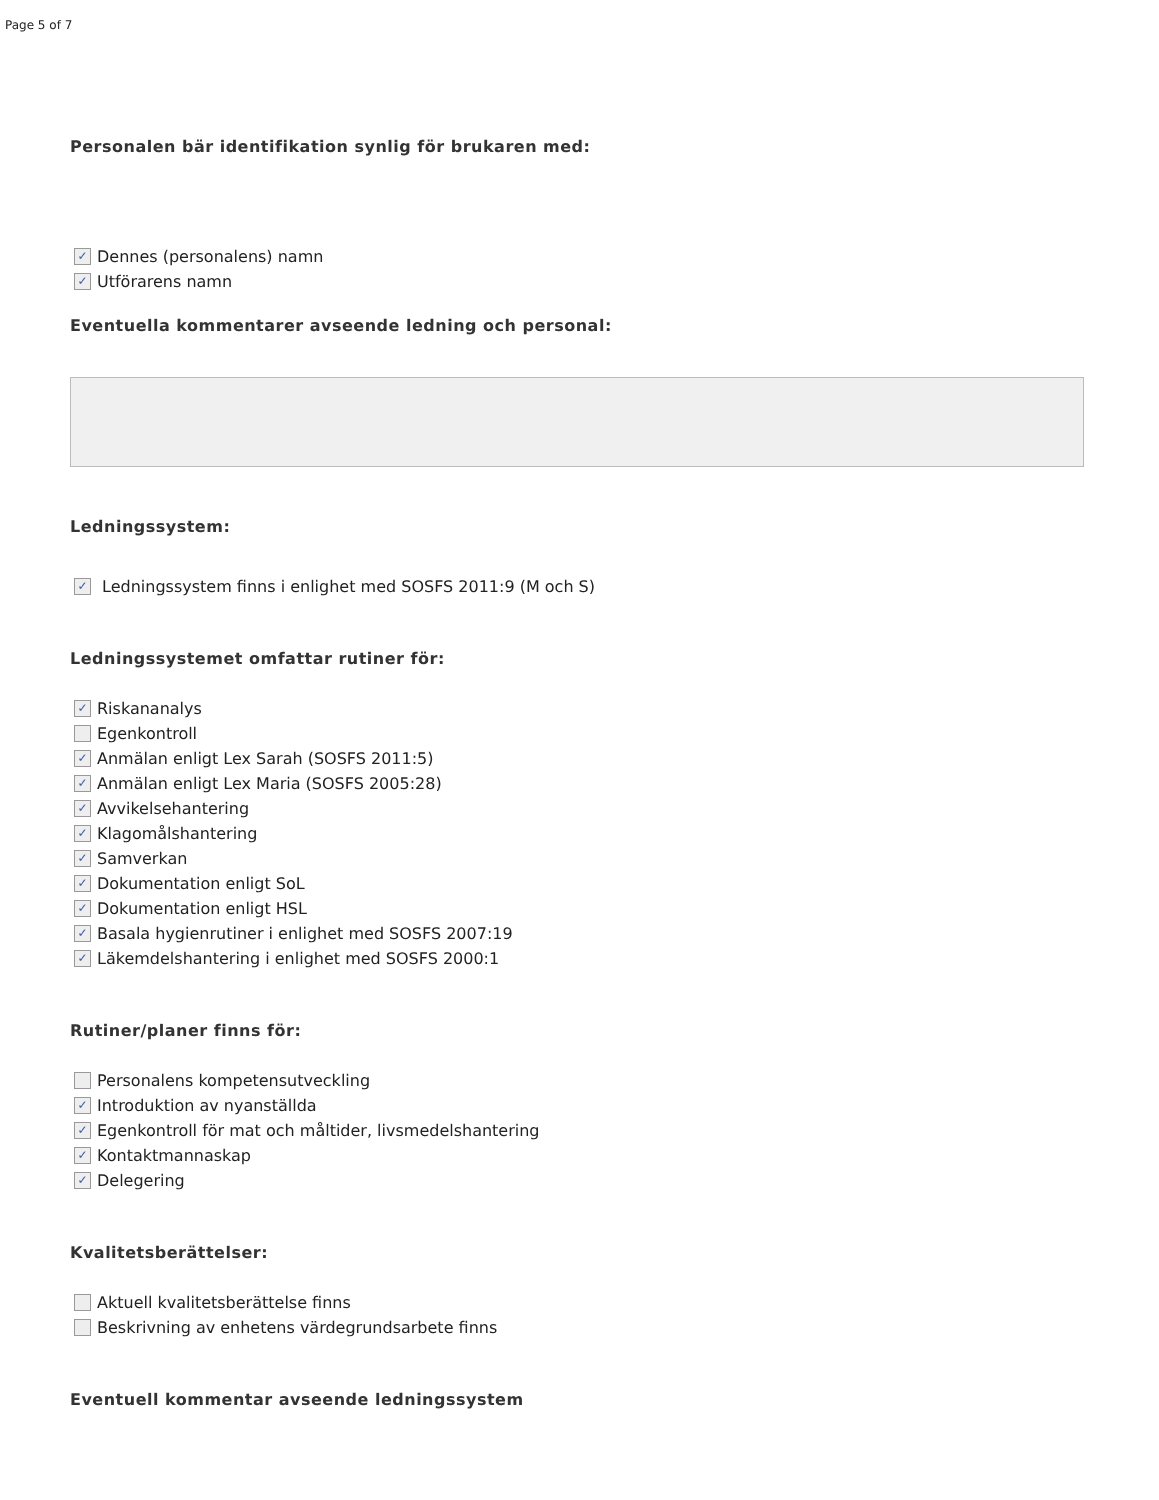Page 5 of 7
Personalen bär identifikation synlig för brukaren med:
✓ Dennes (personalens) namn
✓ Utförarens namn
Eventuella kommentarer avseende ledning och personal:
Ledningssystem:
✓ Ledningssystem finns i enlighet med SOSFS 2011:9 (M och S)
Ledningssystemet omfattar rutiner för:
✓ Riskananalys
Egenkontroll
✓ Anmälan enligt Lex Sarah (SOSFS 2011:5)
✓ Anmälan enligt Lex Maria (SOSFS 2005:28)
✓ Avvikelsehantering
✓ Klagomålshantering
✓ Samverkan
✓ Dokumentation enligt SoL
✓ Dokumentation enligt HSL
✓ Basala hygienrutiner i enlighet med SOSFS 2007:19
✓ Läkemdelshantering i enlighet med SOSFS 2000:1
Rutiner/planer finns för:
Personalens kompetensutveckling
✓ Introduktion av nyanställda
✓ Egenkontroll för mat och måltider, livsmedelshantering
✓ Kontaktmannaskap
✓ Delegering
Kvalitetsberättelser:
Aktuell kvalitetsberättelse finns
Beskrivning av enhetens värdegrundsarbete finns
Eventuell kommentar avseende ledningssystem